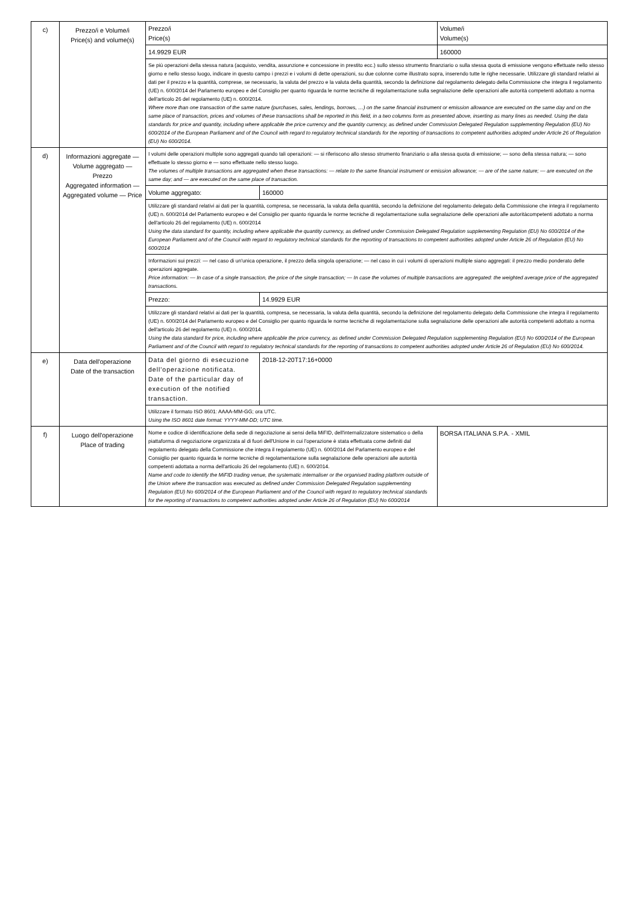| c) | Prezzo/i e Volume/i Price(s) and volume(s) | Prezzo/i Price(s) | | Volume/i Volume(s) |
| | | 14.9929 EUR | | 160000 |
| | | Se più operazioni della stessa natura (acquisto, vendita, assunzione e concessione in prestito ecc.) sullo stesso strumento finanziario o sulla stessa quota di emissione vengono effettuate nello stesso giorno e nello stesso luogo, indicare in questo campo i prezzi e i volumi di dette operazioni, su due colonne come illustrato sopra, inserendo tutte le righe necessarie. Utilizzare gli standard relativi ai dati per il prezzo e la quantità, comprese, se necessario, la valuta del prezzo e la valuta della quantità, secondo la definizione dal regolamento delegato della Commissione che integra il regolamento (UE) n. 600/2014 del Parlamento europeo e del Consiglio per quanto riguarda le norme tecniche di regolamentazione sulla segnalazione delle operazioni alle autorità competenti adottato a norma dell'articolo 26 del regolamento (UE) n. 600/2014. Where more than one transaction of the same nature (purchases, sales, lendings, borrows, …) on the same financial instrument or emission allowance are executed on the same day and on the same place of transaction, prices and volumes of these transactions shall be reported in this field, in a two columns form as presented above, inserting as many lines as needed. Using the data standards for price and quantity, including where applicable the price currency and the quantity currency, as defined under Commission Delegated Regulation supplementing Regulation (EU) No 600/2014 of the European Parliament and of the Council with regard to regulatory technical standards for the reporting of transactions to competent authorities adopted under Article 26 of Regulation (EU) No 600/2014. | | |
| d) | Informazioni aggregate — Volume aggregato — Prezzo Aggregated information — Aggregated volume — Price | I volumi delle operazioni multiple sono aggregati quando tali operazioni: — si riferiscono allo stesso strumento finanziario o alla stessa quota di emissione; — sono della stessa natura; — sono effettuate lo stesso giorno e — sono effettuate nello stesso luogo. The volumes of multiple transactions are aggregated when these transactions: — relate to the same financial instrument or emission allowance; — are of the same nature; — are executed on the same day; and — are executed on the same place of transaction. | | |
| | | Volume aggregato: | 160000 | |
| | | Utilizzare gli standard relativi ai dati per la quantità, compresa, se necessaria, la valuta della quantità, secondo la definizione del regolamento delegato della Commissione che integra il regolamento (UE) n. 600/2014 del Parlamento europeo e del Consiglio per quanto riguarda le norme tecniche di regolamentazione sulla segnalazione delle operazioni alle autoritàcompetenti adottato a norma dell'articolo 26 del regolamento (UE) n. 600/2014 Using the data standard for quantity, including where applicable the quantity currency, as defined under Commission Delegated Regulation supplementing Regulation (EU) No 600/2014 of the European Parliament and of the Council with regard to regulatory technical standards for the reporting of transactions to competent authorities adopted under Article 26 of Regulation (EU) No 600/2014 | | |
| | | Informazioni sui prezzi: — nel caso di un'unica operazione, il prezzo della singola operazione; — nel caso in cui i volumi di operazioni multiple siano aggregati: il prezzo medio ponderato delle operazioni aggregate. Price information: — In case of a single transaction, the price of the single transaction; — In case the volumes of multiple transactions are aggregated: the weighted average price of the aggregated transactions. | | |
| | | Prezzo: | 14.9929 EUR | |
| | | Utilizzare gli standard relativi ai dati per la quantità, compresa, se necessaria, la valuta della quantità, secondo la definizione del regolamento delegato della Commissione che integra il regolamento (UE) n. 600/2014 del Parlamento europeo e del Consiglio per quanto riguarda le norme tecniche di regolamentazione sulla segnalazione delle operazioni alle autorità competenti adottato a norma dell'articolo 26 del regolamento (UE) n. 600/2014. Using the data standard for price, including where applicable the price currency, as defined under Commission Delegated Regulation supplementing Regulation (EU) No 600/2014 of the European Parliament and of the Council with regard to regulatory technical standards for the reporting of transactions to competent authorities adopted under Article 26 of Regulation (EU) No 600/2014. | | |
| e) | Data dell'operazione Date of the transaction | Data del giorno di esecuzione dell'operazione notificata. Date of the particular day of execution of the notified transaction. | 2018-12-20T17:16+0000 | |
| | | Utilizzare il formato ISO 8601: AAAA-MM-GG; ora UTC. Using the ISO 8601 date format: YYYY-MM-DD; UTC time. | | |
| f) | Luogo dell'operazione Place of trading | Nome e codice di identificazione della sede di negoziazione ai sensi della MiFID, dell'internalizzatore sistematico o della piattaforma di negoziazione organizzata al di fuori dell'Unione in cui l'operazione è stata effettuata come definiti dal regolamento delegato della Commissione che integra il regolamento (UE) n. 600/2014 del Parlamento europeo e del Consiglio per quanto riguarda le norme tecniche di regolamentazione sulla segnalazione delle operazioni alle autorità competenti adottata a norma dell'articolo 26 del regolamento (UE) n. 600/2014. Name and code to identify the MiFID trading venue, the systematic internaliser or the organised trading platform outside of the Union where the transaction was executed as defined under Commission Delegated Regulation supplementing Regulation (EU) No 600/2014 of the European Parliament and of the Council with regard to regulatory technical standards for the reporting of transactions to competent authorities adopted under Article 26 of Regulation (EU) No 600/2014 | | BORSA ITALIANA S.P.A. - XMIL |